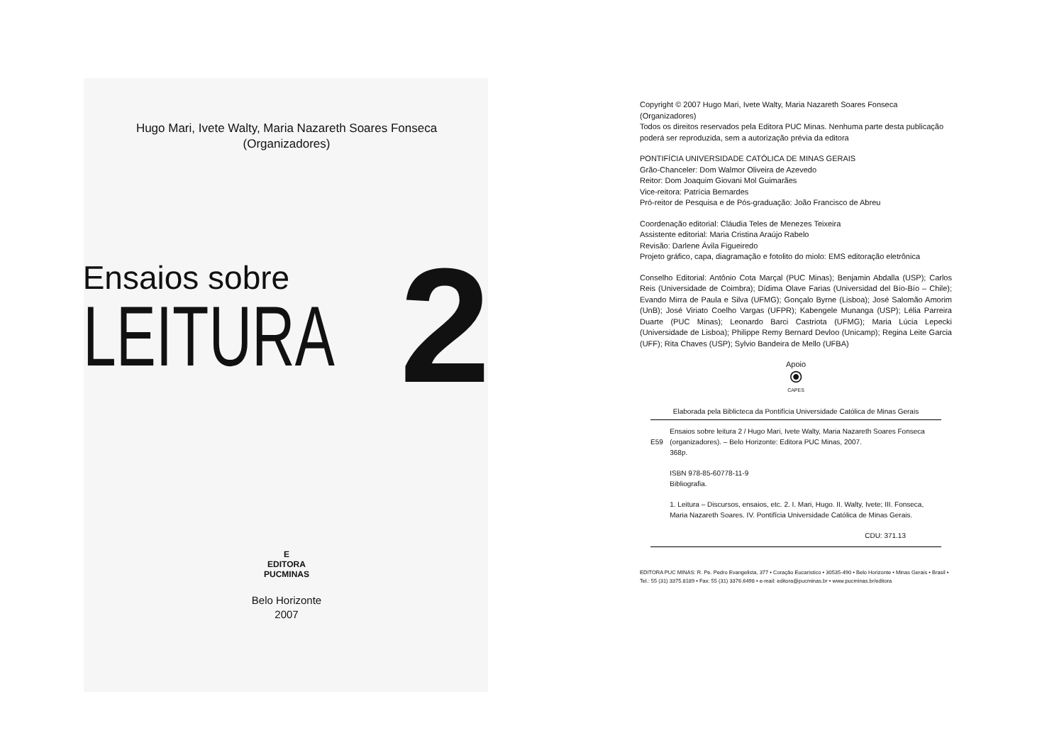Hugo Mari, Ivete Walty, Maria Nazareth Soares Fonseca
(Organizadores)
Ensaios sobre
LEITURA
2
E
EDITORA
PUCMINAS
Belo Horizonte
2007
Copyright © 2007 Hugo Mari, Ivete Walty, Maria Nazareth Soares Fonseca (Organizadores)
Todos os direitos reservados pela Editora PUC Minas. Nenhuma parte desta publicação poderá ser reproduzida, sem a autorização prévia da editora
PONTIFÍCIA UNIVERSIDADE CATÓLICA DE MINAS GERAIS
Grão-Chanceler: Dom Walmor Oliveira de Azevedo
Reitor: Dom Joaquim Giovani Mol Guimarães
Vice-reitora: Patrícia Bernardes
Pró-reitor de Pesquisa e de Pós-graduação: João Francisco de Abreu
Coordenação editorial: Cláudia Teles de Menezes Teixeira
Assistente editorial: Maria Cristina Araújo Rabelo
Revisão: Darlene Ávila Figueiredo
Projeto gráfico, capa, diagramação e fotolito do miolo: EMS editoração eletrônica
Conselho Editorial: Antônio Cota Marçal (PUC Minas); Benjamin Abdalla (USP); Carlos Reis (Universidade de Coimbra); Dídima Olave Farias (Universidad del Bío-Bío – Chile); Evando Mirra de Paula e Silva (UFMG); Gonçalo Byrne (Lisboa); José Salomão Amorim (UnB); José Viriato Coelho Vargas (UFPR); Kabengele Munanga (USP); Lélia Parreira Duarte (PUC Minas); Leonardo Barci Castriota (UFMG); Maria Lúcia Lepecki (Universidade de Lisboa); Philippe Remy Bernard Devloo (Unicamp); Regina Leite Garcia (UFF); Rita Chaves (USP); Sylvio Bandeira de Mello (UFBA)
Apoio
⦿
CAPES
Elaborada pela Biblicteca da Pontifícia Universidade Católica de Minas Gerais
E59
Ensaios sobre leitura 2 / Hugo Mari, Ivete Walty, Maria Nazareth Soares Fonseca (organizadores). – Belo Horizonte: Editora PUC Minas, 2007.
368p.
ISBN 978-85-60778-11-9
Bibliografia.
1. Leitura – Discursos, ensaios, etc. 2. I. Mari, Hugo. II. Walty, Ivete; III. Fonseca, Maria Nazareth Soares. IV. Pontifícia Universidade Católica de Minas Gerais.
CDU: 371.13
EDITORA PUC MINAS: R. Pe. Pedro Evangelista, 377 • Coração Eucarístico • 30535-490 • Belo Horizonte • Minas Gerais • Brasil • Tel.: 55 (31) 3375.8189 • Fax: 55 (31) 3376.6498 • e-mail: editora@pucminas.br • www.pucminas.br/editora